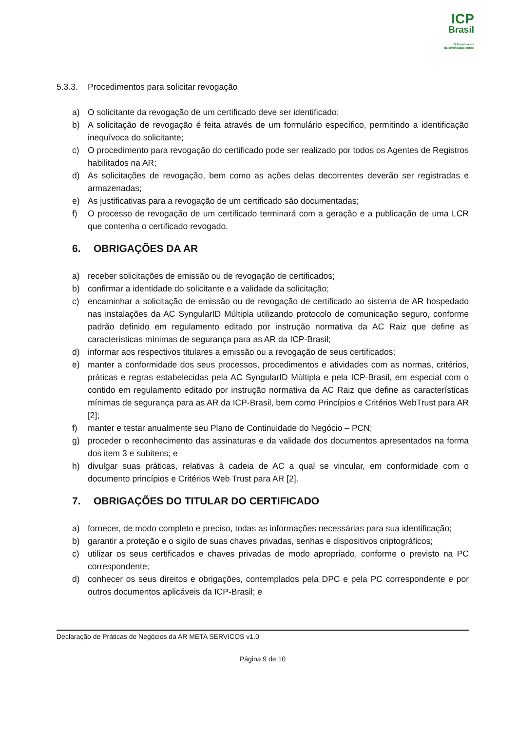ICP
Brasil
O Brasil na era
da certificação digital
5.3.3. Procedimentos para solicitar revogação
a) O solicitante da revogação de um certificado deve ser identificado;
b) A solicitação de revogação é feita através de um formulário específico, permitindo a identificação inequívoca do solicitante;
c) O procedimento para revogação do certificado pode ser realizado por todos os Agentes de Registros habilitados na AR;
d) As solicitações de revogação, bem como as ações delas decorrentes deverão ser registradas e armazenadas;
e) As justificativas para a revogação de um certificado são documentadas;
f) O processo de revogação de um certificado terminará com a geração e a publicação de uma LCR que contenha o certificado revogado.
6. OBRIGAÇÕES DA AR
a) receber solicitações de emissão ou de revogação de certificados;
b) confirmar a identidade do solicitante e a validade da solicitação;
c) encaminhar a solicitação de emissão ou de revogação de certificado ao sistema de AR hospedado nas instalações da AC SyngularID Múltipla utilizando protocolo de comunicação seguro, conforme padrão definido em regulamento editado por instrução normativa da AC Raiz que define as características mínimas de segurança para as AR da ICP-Brasil;
d) informar aos respectivos titulares a emissão ou a revogação de seus certificados;
e) manter a conformidade dos seus processos, procedimentos e atividades com as normas, critérios, práticas e regras estabelecidas pela AC SyngularID Múltipla e pela ICP-Brasil, em especial com o contido em regulamento editado por instrução normativa da AC Raiz que define as características mínimas de segurança para as AR da ICP-Brasil, bem como Princípios e Critérios WebTrust para AR [2];
f) manter e testar anualmente seu Plano de Continuidade do Negócio – PCN;
g) proceder o reconhecimento das assinaturas e da validade dos documentos apresentados na forma dos item 3 e subitens; e
h) divulgar suas práticas, relativas à cadeia de AC a qual se vincular, em conformidade com o documento princípios e Critérios Web Trust para AR [2].
7. OBRIGAÇÕES DO TITULAR DO CERTIFICADO
a) fornecer, de modo completo e preciso, todas as informações necessárias para sua identificação;
b) garantir a proteção e o sigilo de suas chaves privadas, senhas e dispositivos criptográficos;
c) utilizar os seus certificados e chaves privadas de modo apropriado, conforme o previsto na PC correspondente;
d) conhecer os seus direitos e obrigações, contemplados pela DPC e pela PC correspondente e por outros documentos aplicáveis da ICP-Brasil; e
Declaração de Práticas de Negócios da AR META SERVICOS v1.0
Página 9 de 10